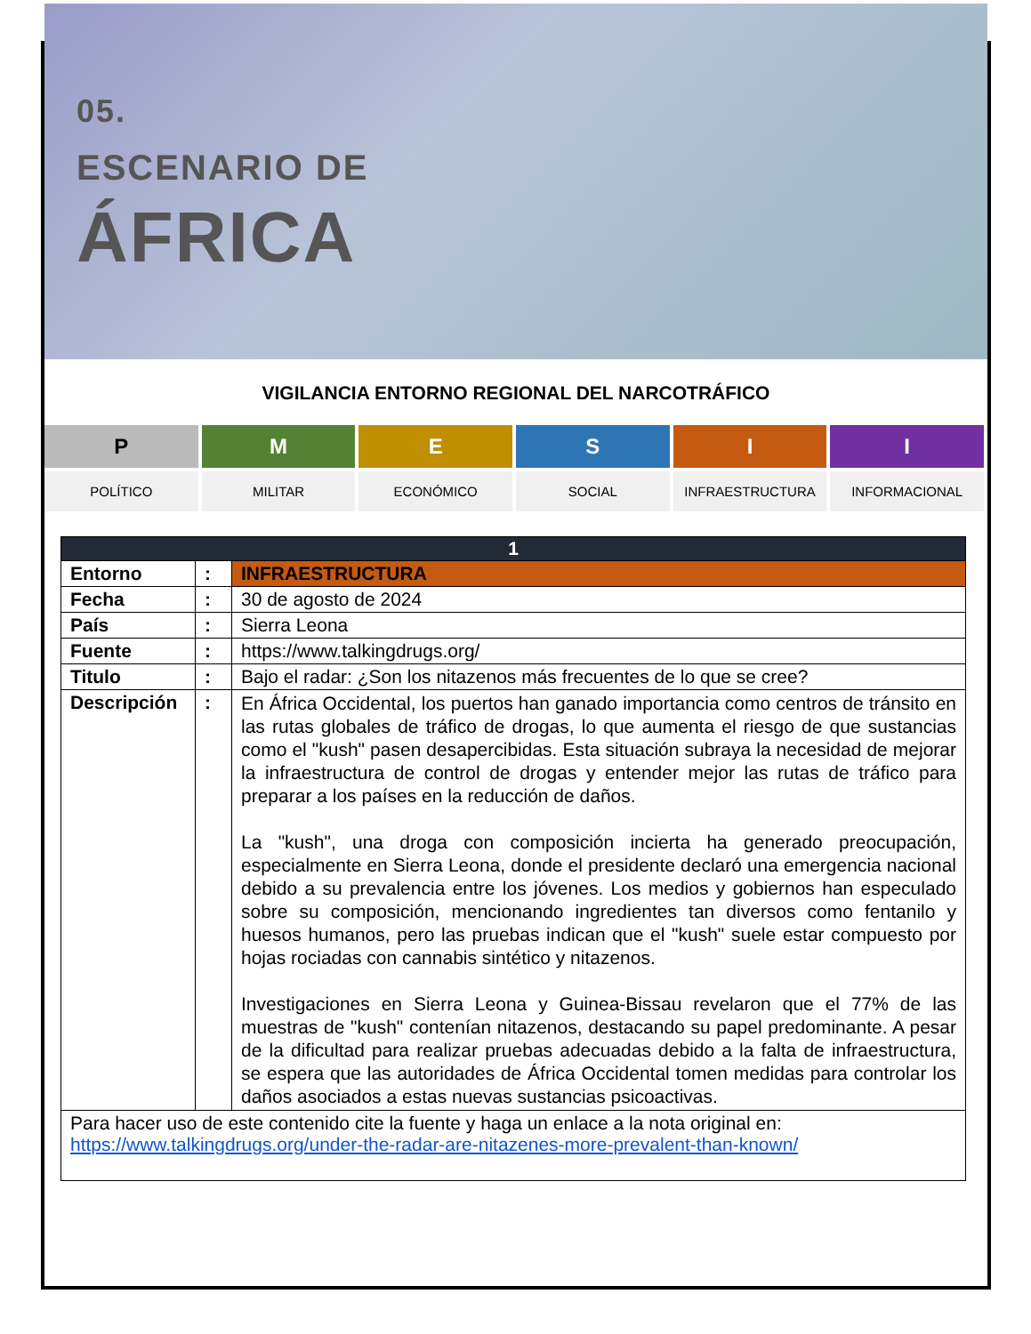05.
ESCENARIO DE
ÁFRICA
VIGILANCIA ENTORNO REGIONAL DEL NARCOTRÁFICO
P
POLÍTICO
M
MILITAR
E
ECONÓMICO
S
SOCIAL
I
INFRAESTRUCTURA
I
INFORMACIONAL
| 1 | | |
| --- | --- | --- |
| Entorno | : | INFRAESTRUCTURA |
| Fecha | : | 30 de agosto de 2024 |
| País | : | Sierra Leona |
| Fuente | : | https://www.talkingdrugs.org/ |
| Titulo | : | Bajo el radar: ¿Son los nitazenos más frecuentes de lo que se cree? |
| Descripción | : | En África Occidental, los puertos han ganado importancia como centros de tránsito en las rutas globales de tráfico de drogas, lo que aumenta el riesgo de que sustancias como el "kush" pasen desapercibidas. Esta situación subraya la necesidad de mejorar la infraestructura de control de drogas y entender mejor las rutas de tráfico para preparar a los países en la reducción de daños. La "kush", una droga con composición incierta ha generado preocupación, especialmente en Sierra Leona, donde el presidente declaró una emergencia nacional debido a su prevalencia entre los jóvenes. Los medios y gobiernos han especulado sobre su composición, mencionando ingredientes tan diversos como fentanilo y huesos humanos, pero las pruebas indican que el "kush" suele estar compuesto por hojas rociadas con cannabis sintético y nitazenos. Investigaciones en Sierra Leona y Guinea-Bissau revelaron que el 77% de las muestras de "kush" contenían nitazenos, destacando su papel predominante. A pesar de la dificultad para realizar pruebas adecuadas debido a la falta de infraestructura, se espera que las autoridades de África Occidental tomen medidas para controlar los daños asociados a estas nuevas sustancias psicoactivas. |
| Para hacer uso de este contenido cite la fuente y haga un enlace a la nota original en: https://www.talkingdrugs.org/under-the-radar-are-nitazenes-more-prevalent-than-known/ | | |